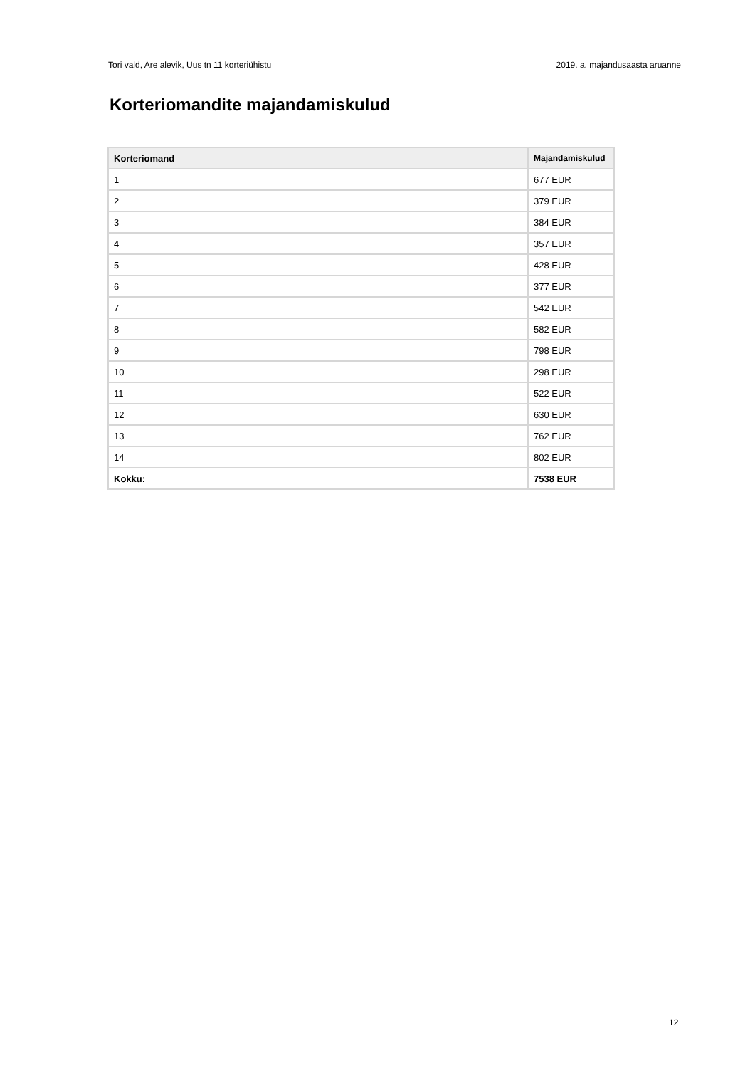Tori vald, Are alevik, Uus tn 11 korteriühistu 2019. a. majandusaasta aruanne
Korteriomandite majandamiskulud
| Korteriomand | Majandamiskulud |
| --- | --- |
| 1 | 677 EUR |
| 2 | 379 EUR |
| 3 | 384 EUR |
| 4 | 357 EUR |
| 5 | 428 EUR |
| 6 | 377 EUR |
| 7 | 542 EUR |
| 8 | 582 EUR |
| 9 | 798 EUR |
| 10 | 298 EUR |
| 11 | 522 EUR |
| 12 | 630 EUR |
| 13 | 762 EUR |
| 14 | 802 EUR |
| Kokku: | 7538 EUR |
12